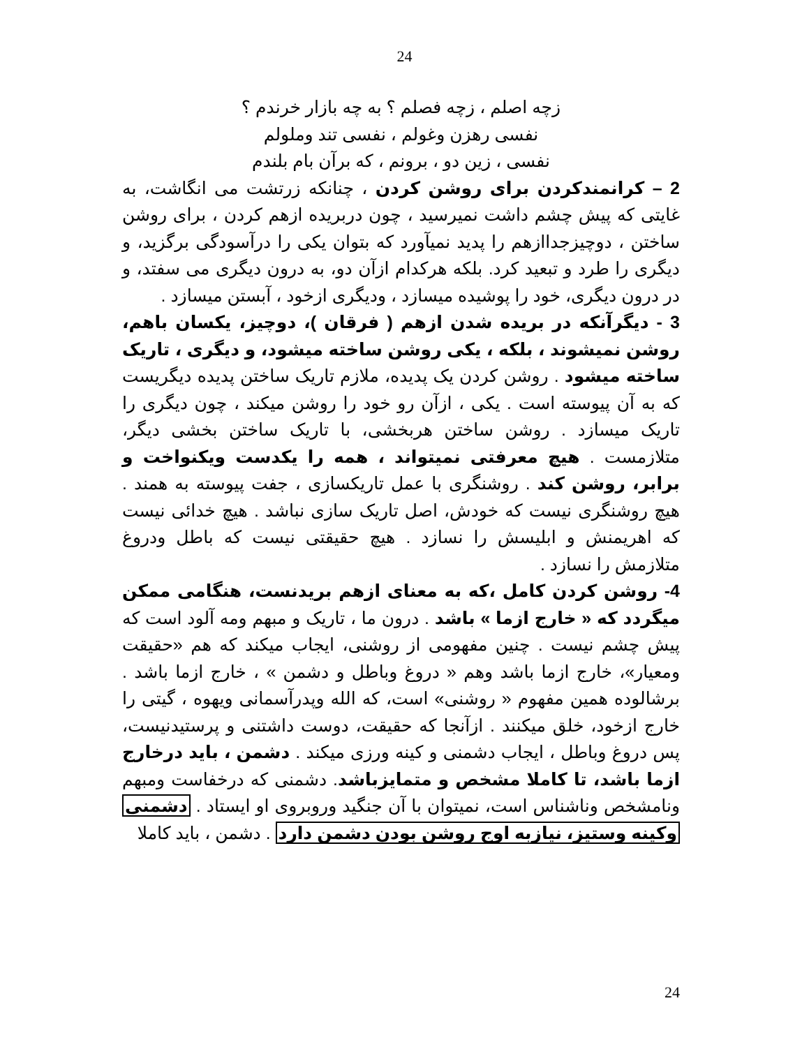24
زچه اصلم ، زچه فصلم ؟ به چه بازار خرندم ؟
نفسی رهزن وغولم ، نفسی تند وملولم
نفسی ، زین دو ، برونم ، که برآن بام بلندم
2 – کرانمندکردن برای روشن کردن ، چنانکه زرتشت می انگاشت، به غایتی که پیش چشم داشت نمیرسید ، چون دربریده ازهم کردن ، برای روشن ساختن ، دوچیزجداازهم را پدید نمیآورد که بتوان یکی را درآسودگی برگزید، و دیگری را طرد و تبعید کرد. بلکه هرکدام ازآن دو، به درون دیگری می سفتد، و در درون دیگری، خود را پوشیده میسازد ، ودیگری ازخود ، آبستن میسازد .
3 - دیگرآنکه در بریده شدن ازهم ( فرقان )، دوچیز، یکسان باهم، روشن نمیشوند ، بلکه ، یکی روشن ساخته میشود، و دیگری ، تاریک ساخته میشود . روشن کردن یک پدیده، ملازم تاریک ساختن پدیده دیگریست که به آن پیوسته است . یکی ، ازآن رو خود را روشن میکند ، چون دیگری را تاریک میسازد . روشن ساختن هربخشی، با تاریک ساختن بخشی دیگر، متلازمست . هیچ معرفتی نمیتواند ، همه را یکدست ویکنواخت و برابر، روشن کند . روشنگری با عمل تاریکسازی ، جفت پیوسته به همند . هیچ روشنگری نیست که خودش، اصل تاریک سازی نباشد . هیچ خدائی نیست که اهریمنش و ابلیسش را نسازد . هیچ حقیقتی نیست که باطل ودروغ متلازمش را نسازد .
4- روشن کردن کامل ،که به معنای ازهم بریدنست، هنگامی ممکن میگردد که « خارج ازما » باشد . درون ما ، تاریک و مبهم ومه آلود است که پیش چشم نیست . چنین مفهومی از روشنی، ایجاب میکند که هم «حقیقت ومعیار»، خارج ازما باشد وهم « دروغ وباطل و دشمن » ، خارج ازما باشد . برشالوده همین مفهوم « روشنی» است، که الله وپدرآسمانی ویهوه ، گیتی را خارج ازخود، خلق میکنند . ازآنجا که حقیقت، دوست داشتنی و پرستیدنیست، پس دروغ وباطل ، ایجاب دشمنی و کینه ورزی میکند . دشمن ، باید درخارج ازما باشد، تا کاملا مشخص و متمایزباشد. دشمنی که درخفاست ومبهم ونامشخص وناشناس است، نمیتوان با آن جنگید وروبروی او ایستاد . دشمنی وکینه وستیز، نیازبه اوج روشن بودن دشمن دارد . دشمن ، باید کاملا
24